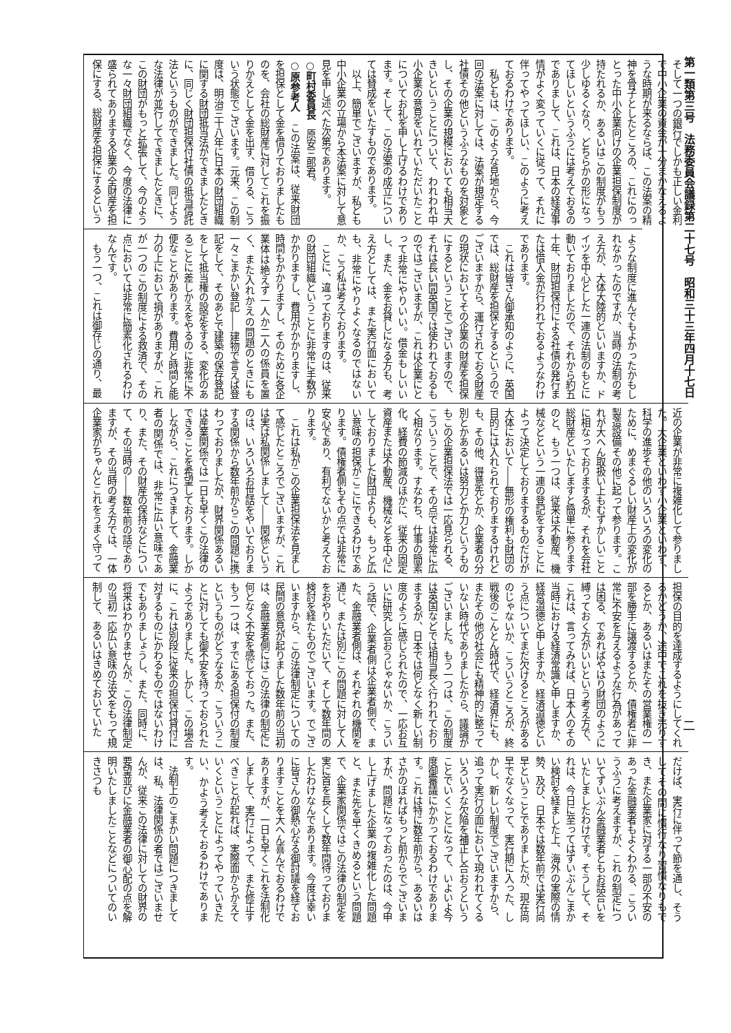第一類第三号　法務委員会議録第二十七号　昭和三十三年四月十七日 二
そして一つの銀行でしかも正しい金利で中小企業の資金が十分まかなえるような時期が来るならば、この法案の精神を骨子としたところの、これにのっとった中小企業向けの企業担保制度が持たれるか、あるいはこの制度がもう少しゆるくなり、どちらかの形になってほしいというふうには考えておるのでありまして、これは、日本の経済事情がよく変っていくに従って、それに伴ってやってほしい、このように考えておるわけであります。
　私どもは、このような見地から、今回の法案に対しては、法案が規定する社債その他というふうなものを対象とし、その企業の規模においても相当大きいということについて、われわれ中小企業の意見をいれていただいたことについてお礼を申し上げるわけであります。そして、この法案の成立については賛成をいたすものであります。
　以上、簡単でございますが、私ども中小企業の立場から本法案に対して意見を申し述べた次第であります。
○町村委員長　原安三郎君。
○原参考人　この法案は、従来財団を担保として金を借りておりましたものを、会社の総財産に対してこれを振りかえとして金を出す、借りる、こういう状態でございます。元来、この制度は、明治三十八年に日本の財団組織に関する財団抵当法ができましたときに、同じく財団担保付社債の抵当信託法というものができました。同じような法律が並行してできましたときに、この財団がもっと拡張して、今のような一々財団組織でなく、今度の法律に盛られてありまする企業の全財産を担保にする、総財産を担保にするという
ような制度に進んでもよかったかもしれなかったのですが、当時の法制の考え方が、大体大陸的といいますか、ドイツを中心とした一連の法制のもとに動いておりましたので、それから約五十年、財団担保付による社債の発行または借入金が行われておるようなわけであります。
　これは皆さん御承知のように、英国では、総財産を担保とするというのでございますから、運行されておる財産の現状においてその企業の財産を担保にするということでございますので、それは長い間英国では使われておるものではございますが、これは企業にとって非常にやりいい。借金もしいいし、また、金をお貸しになる方も、考え方としては、また実行面においても、非常にやりよくなるのではないか、こう私は考えております。
　ことに、違っておりますのは、従来の財団組織ということに非常に手数がかかりますし、費用がかかりますし、時間もかかりますし、そのために各企業体は絶えず一人か二人の係員を置く、また入れかえの問題のときにも一々こまかい登記――建物で言えば登記をして、そのあとで建築の保存登記をして抵当権の設定をする、変化のあるごとに差しかえをやるのに非常に不便なことがあります。費用と時間と能力の上において損がありますが、これが一つのこの制度による救済で、その点においては非常に簡素化されるわけなんです。
　もう一つ、これは御存じの通り、最
近の企業が非常に複雑化して参りました。大企業といわず小企業といわず、科学の進歩その他のいろいろの変化のために、めまぐるしい財産上の変化が製造設備その他に起って参ります。これが大へん取扱い上もむずかしいことに相なっておりまするが、それを会社総財産といたしますと簡単に参りますのと、もう一つは、従来は不動産、機械などという一連の登記をすることによって決定しておりまするものだけが大体において――無形の権利も財団の目的には入れられておりまするけれども、その他、得意先とか、企業者の分別とかあるいは努力とか力というものもこの企業担保法では一応見られる、こういうことで、その点では非常に広く相なります。すなわち、仕事の簡素化、経費の節減のほかに、従来の固定資産または不動産、機械などを中心にしておりました財団よりも、もっと広い意味の担保がここにできるわけであります。債権者側もその点では非常に安心であり、有利でないかと考えております。
　これは私がこの企業担保法を見まして感じたところでございますが、これは実は私関係しまして――関係というのは、いろいろお世話をやいておりまする関係から数年前からこの問題に携わっておりましたが、財界関係あるいは産業関係では一日も早くこの法律のできることを希望しております。しかしながら、これにつきまして、金融業者の関係では、非常に広い意味であり、また、その財産の保持などについて、その当時の――数年前の話でありますが、その当時の考え方では、一体企業家がちゃんとこれをうまく守って
担保の目的を達成するようにしてくれるかどうか、途中でこれを抜き売りするとか、あるいはまたその営業権の一部を勝手に譲渡するとか、債権者に非常に不安を与えるような行為があっては困る、であればやはり財団のように縛っておく方がいいという考え方で、これは、言ってみれば、日本人のその当時における経済常識と申しますか、経営道徳と申しますか、経済道徳という点についてまだ欠けるところがあるのじゃないか、こういうところが、終戦後のこんとん時代で、経済界にも、またその他の社会にも精神的に整っていない時代でありましたから、議論がございました。もう一つは、この制度は英国などでは相当長く行われておりまするが、日本では何となく新しい制度のように感じられたので、一応お互いに研究し合おうじゃないか、こういう話で、企業者側は企業者側で、また、金融業者側は、それぞれの機関を通じ、または別にこの問題に対して人をおやりいただいて、そして数年間の検討を経たものでございます。でございますから、この法律制定についての民間の意見が起りました数年前の当初は、金融業者側にはこの法律の制定に何となく不安を感じておった。また、もう一つは、すでにある担保付の制度というものがどうなるか、こういうことに対しても御不安を持っておられたようでありました。しかし、この場合に、これは別段に従来の担保付貸付に対するものにかわるものではないわけでもありましょうし、また、同時に、将来はわかりませんが、この法律制定の当初一応広い意味の法文をもって規制して、あるいはきめておいていた
だけば、実行に伴って節を通し、そうしてその間に慣行なり習慣なりもでき、また企業家に対する一部の不安のあった金融業者もよくわかる、こういうふうに考えますが、これの制定についてずいぶん金融業者ともお話合いをいたしましたわけです。そうして、それは、今日に至ってはずいぶんこまかい検討を経ました上、海外の実際の情勢、及び、日本では数年前では実行尚早ということでありましたが、現在尚早でなくなって、実行期に入った、しかし、新しい制度でございますから、追って実行の面において現われてくるいろいろな欠陥を補正し合おうということでいくことになって、いよいよ今度御審議にかかっておるわけであります。これは特に数年前から、あるいはさかのぼればもっと前からでございますが、問題になっておったのは、今申し上げました企業の複雑化した問題と、また先を早くきめるという問題で、企業家関係ではこの法律の制定を実に首を長くして数年間待っておりましたわけなんであります。今度は幸いに皆さんの御熱心なる御討議を経ておりますことを大へん喜んでおるわけでありますが、一日も早くこれを法制化しまして、実行によって、また修正すべきことが起れば、実際面からかえていくということによってやっていきたい、かよう考えておるわけであります。
　法制上のこまかい問題につきましては、私、法律関係の者ではございませんが、従来この法律に対しての財界の要望並びに金融業者の御心配の点を解明いたしましたことなどについてのいきさつも